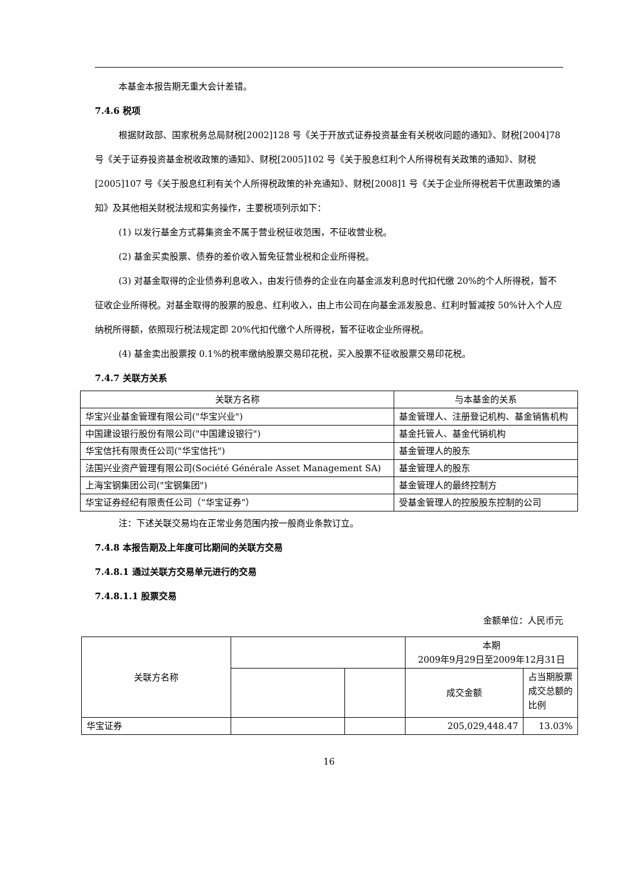本基金本报告期无重大会计差错。
7.4.6 税项
根据财政部、国家税务总局财税[2002]128 号《关于开放式证券投资基金有关税收问题的通知》、财税[2004]78 号《关于证券投资基金税收政策的通知》、财税[2005]102 号《关于股息红利个人所得税有关政策的通知》、财税[2005]107 号《关于股息红利有关个人所得税政策的补充通知》、财税[2008]1 号《关于企业所得税若干优惠政策的通知》及其他相关财税法规和实务操作，主要税项列示如下：
(1) 以发行基金方式募集资金不属于营业税征收范围，不征收营业税。
(2) 基金买卖股票、债券的差价收入暂免征营业税和企业所得税。
(3) 对基金取得的企业债券利息收入，由发行债券的企业在向基金派发利息时代扣代缴 20%的个人所得税，暂不征收企业所得税。对基金取得的股票的股息、红利收入，由上市公司在向基金派发股息、红利时暂减按 50%计入个人应纳税所得额，依照现行税法规定即 20%代扣代缴个人所得税，暂不征收企业所得税。
(4) 基金卖出股票按 0.1%的税率缴纳股票交易印花税，买入股票不征收股票交易印花税。
7.4.7 关联方关系
| 关联方名称 | 与本基金的关系 |
| --- | --- |
| 华宝兴业基金管理有限公司("华宝兴业") | 基金管理人、注册登记机构、基金销售机构 |
| 中国建设银行股份有限公司("中国建设银行") | 基金托管人、基金代销机构 |
| 华宝信托有限责任公司("华宝信托") | 基金管理人的股东 |
| 法国兴业资产管理有限公司(Société Générale Asset Management SA) | 基金管理人的股东 |
| 上海宝钢集团公司("宝钢集团") | 基金管理人的最终控制方 |
| 华宝证券经纪有限责任公司（“华宝证券”） | 受基金管理人的控股股东控制的公司 |
注：下述关联交易均在正常业务范围内按一般商业条款订立。
7.4.8 本报告期及上年度可比期间的关联方交易
7.4.8.1 通过关联方交易单元进行的交易
7.4.8.1.1 股票交易
金额单位：人民币元
| 关联方名称 | | | 本期 2009年9月29日至2009年12月31日 | |
| | | | 成交金额 | 占当期股票成交总额的比例 |
| 华宝证券 | | | 205,029,448.47 | 13.03% |
16